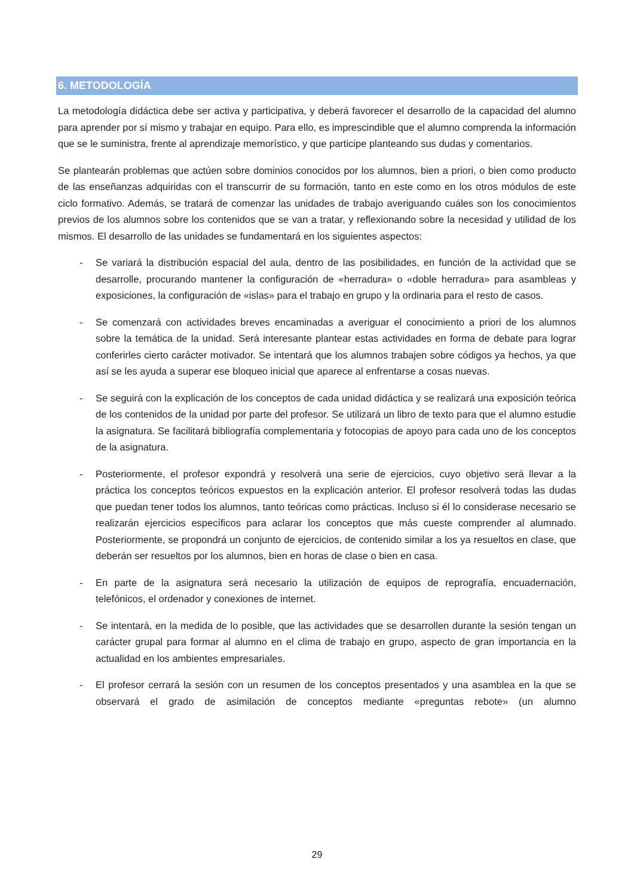6. METODOLOGÍA
La metodología didáctica debe ser activa y participativa, y deberá favorecer el desarrollo de la capacidad del alumno para aprender por sí mismo y trabajar en equipo. Para ello, es imprescindible que el alumno comprenda la información que se le suministra, frente al aprendizaje memorístico, y que participe planteando sus dudas y comentarios.
Se plantearán problemas que actúen sobre dominios conocidos por los alumnos, bien a priori, o bien como producto de las enseñanzas adquiridas con el transcurrir de su formación, tanto en este como en los otros módulos de este ciclo formativo. Además, se tratará de comenzar las unidades de trabajo averiguando cuáles son los conocimientos previos de los alumnos sobre los contenidos que se van a tratar, y reflexionando sobre la necesidad y utilidad de los mismos. El desarrollo de las unidades se fundamentará en los siguientes aspectos:
- Se variará la distribución espacial del aula, dentro de las posibilidades, en función de la actividad que se desarrolle, procurando mantener la configuración de «herradura» o «doble herradura» para asambleas y exposiciones, la configuración de «islas» para el trabajo en grupo y la ordinaria para el resto de casos.
- Se comenzará con actividades breves encaminadas a averiguar el conocimiento a priori de los alumnos sobre la temática de la unidad. Será interesante plantear estas actividades en forma de debate para lograr conferirles cierto carácter motivador. Se intentará que los alumnos trabajen sobre códigos ya hechos, ya que así se les ayuda a superar ese bloqueo inicial que aparece al enfrentarse a cosas nuevas.
- Se seguirá con la explicación de los conceptos de cada unidad didáctica y se realizará una exposición teórica de los contenidos de la unidad por parte del profesor. Se utilizará un libro de texto para que el alumno estudie la asignatura. Se facilitará bibliografía complementaria y fotocopias de apoyo para cada uno de los conceptos de la asignatura.
- Posteriormente, el profesor expondrá y resolverá una serie de ejercicios, cuyo objetivo será llevar a la práctica los conceptos teóricos expuestos en la explicación anterior. El profesor resolverá todas las dudas que puedan tener todos los alumnos, tanto teóricas como prácticas. Incluso si él lo considerase necesario se realizarán ejercicios específicos para aclarar los conceptos que más cueste comprender al alumnado. Posteriormente, se propondrá un conjunto de ejercicios, de contenido similar a los ya resueltos en clase, que deberán ser resueltos por los alumnos, bien en horas de clase o bien en casa.
- En parte de la asignatura será necesario la utilización de equipos de reprografía, encuadernación, telefónicos, el ordenador y conexiones de internet.
- Se intentará, en la medida de lo posible, que las actividades que se desarrollen durante la sesión tengan un carácter grupal para formar al alumno en el clima de trabajo en grupo, aspecto de gran importancia en la actualidad en los ambientes empresariales.
- El profesor cerrará la sesión con un resumen de los conceptos presentados y una asamblea en la que se observará el grado de asimilación de conceptos mediante «preguntas rebote» (un alumno
29